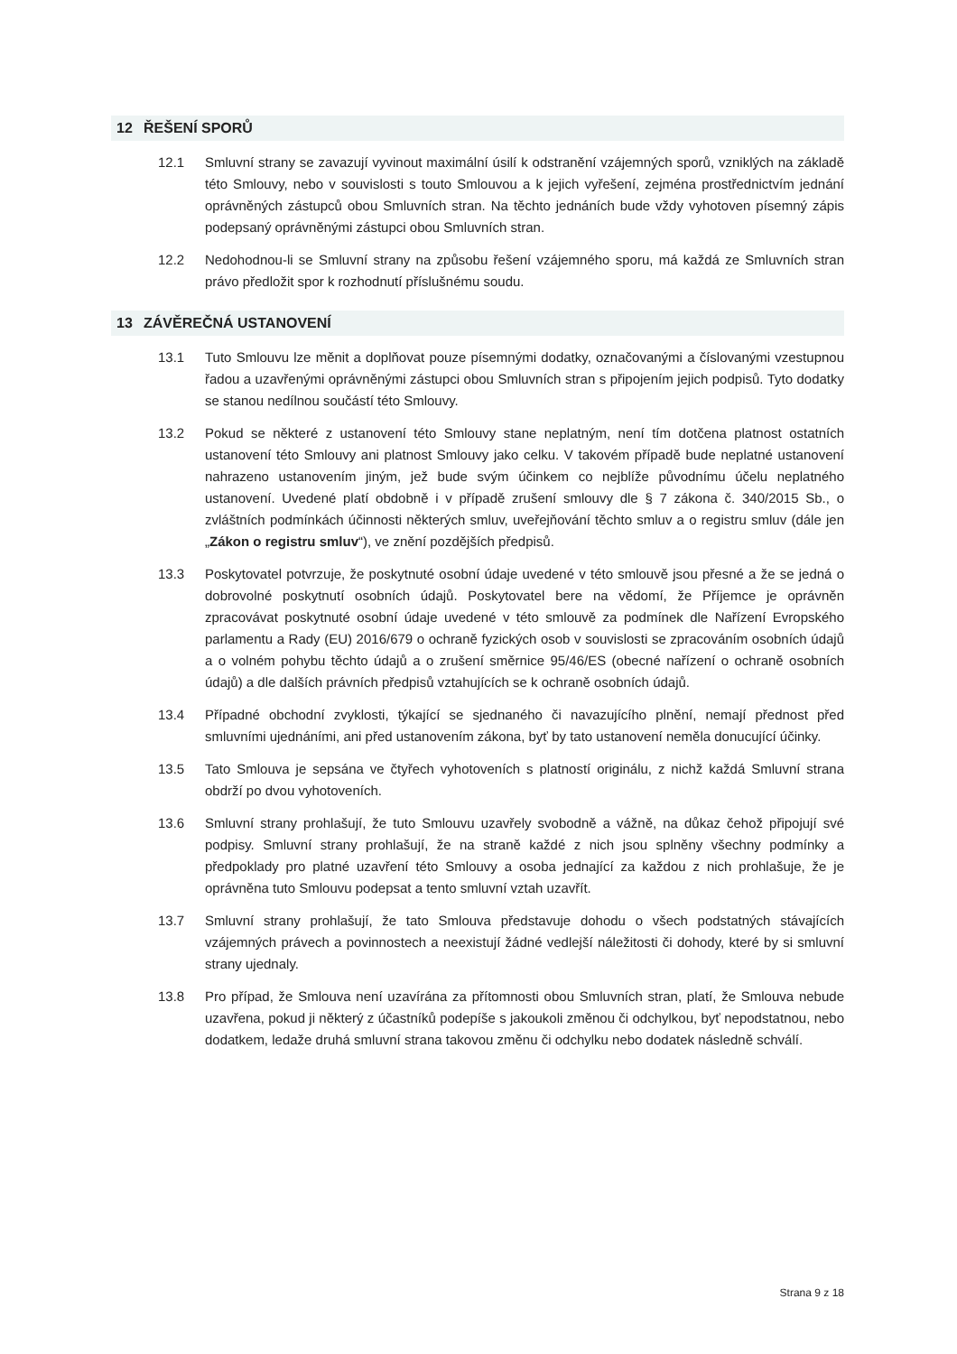12 ŘEŠENÍ SPORŮ
12.1 Smluvní strany se zavazují vyvinout maximální úsilí k odstranění vzájemných sporů, vzniklých na základě této Smlouvy, nebo v souvislosti s touto Smlouvou a k jejich vyřešení, zejména prostřednictvím jednání oprávněných zástupců obou Smluvních stran. Na těchto jednáních bude vždy vyhotoven písemný zápis podepsaný oprávněnými zástupci obou Smluvních stran.
12.2 Nedohodnou-li se Smluvní strany na způsobu řešení vzájemného sporu, má každá ze Smluvních stran právo předložit spor k rozhodnutí příslušnému soudu.
13 ZÁVĚREČNÁ USTANOVENÍ
13.1 Tuto Smlouvu lze měnit a doplňovat pouze písemnými dodatky, označovanými a číslovanými vzestupnou řadou a uzavřenými oprávněnými zástupci obou Smluvních stran s připojením jejich podpisů. Tyto dodatky se stanou nedílnou součástí této Smlouvy.
13.2 Pokud se některé z ustanovení této Smlouvy stane neplatným, není tím dotčena platnost ostatních ustanovení této Smlouvy ani platnost Smlouvy jako celku. V takovém případě bude neplatné ustanovení nahrazeno ustanovením jiným, jež bude svým účinkem co nejblíže původnímu účelu neplatného ustanovení. Uvedené platí obdobně i v případě zrušení smlouvy dle § 7 zákona č. 340/2015 Sb., o zvláštních podmínkách účinnosti některých smluv, uveřejňování těchto smluv a o registru smluv (dále jen „Zákon o registru smluv“), ve znění pozdějších předpisů.
13.3 Poskytovatel potvrzuje, že poskytnuté osobní údaje uvedené v této smlouvě jsou přesné a že se jedná o dobrovolné poskytnutí osobních údajů. Poskytovatel bere na vědomí, že Příjemce je oprávněn zpracovávat poskytnuté osobní údaje uvedené v této smlouvě za podmínek dle Nařízení Evropského parlamentu a Rady (EU) 2016/679 o ochraně fyzických osob v souvislosti se zpracováním osobních údajů a o volném pohybu těchto údajů a o zrušení směrnice 95/46/ES (obecné nařízení o ochraně osobních údajů) a dle dalších právních předpisů vztahujících se k ochraně osobních údajů.
13.4 Případné obchodní zvyklosti, týkající se sjednaného či navazujícího plnění, nemají přednost před smluvními ujednáními, ani před ustanovením zákona, byť by tato ustanovení neměla donucující účinky.
13.5 Tato Smlouva je sepsána ve čtyřech vyhotoveních s platností originálu, z nichž každá Smluvní strana obdrží po dvou vyhotoveních.
13.6 Smluvní strany prohlašují, že tuto Smlouvu uzavřely svobodně a vážně, na důkaz čehož připojují své podpisy. Smluvní strany prohlašují, že na straně každé z nich jsou splněny všechny podmínky a předpoklady pro platné uzavření této Smlouvy a osoba jednající za každou z nich prohlašuje, že je oprávněna tuto Smlouvu podepsat a tento smluvní vztah uzavřít.
13.7 Smluvní strany prohlašují, že tato Smlouva představuje dohodu o všech podstatných stávajících vzájemných právech a povinnostech a neexistují žádné vedlejší náležitosti či dohody, které by si smluvní strany ujednaly.
13.8 Pro případ, že Smlouva není uzavírána za přítomnosti obou Smluvních stran, platí, že Smlouva nebude uzavřena, pokud ji některý z účastníků podepíše s jakoukoli změnou či odchylkou, byť nepodstatnou, nebo dodatkem, ledaže druhá smluvní strana takovou změnu či odchylku nebo dodatek následně schválí.
Strana 9 z 18